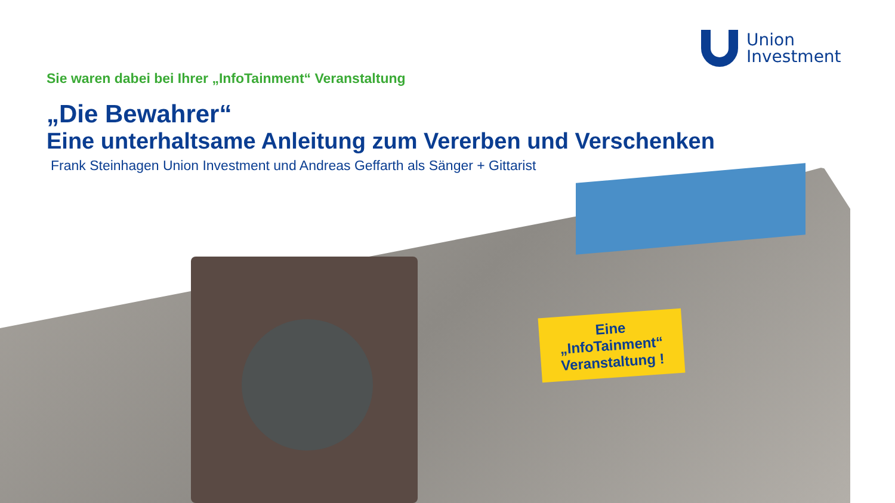Union
Investment
Sie waren dabei bei Ihrer „InfoTainment“ Veranstaltung
„Die Bewahrer“
Eine unterhaltsame Anleitung zum Vererben und Verschenken
Frank Steinhagen Union Investment und Andreas Geffarth als Sänger + Gittarist
Eine
„InfoTainment“
Veranstaltung !